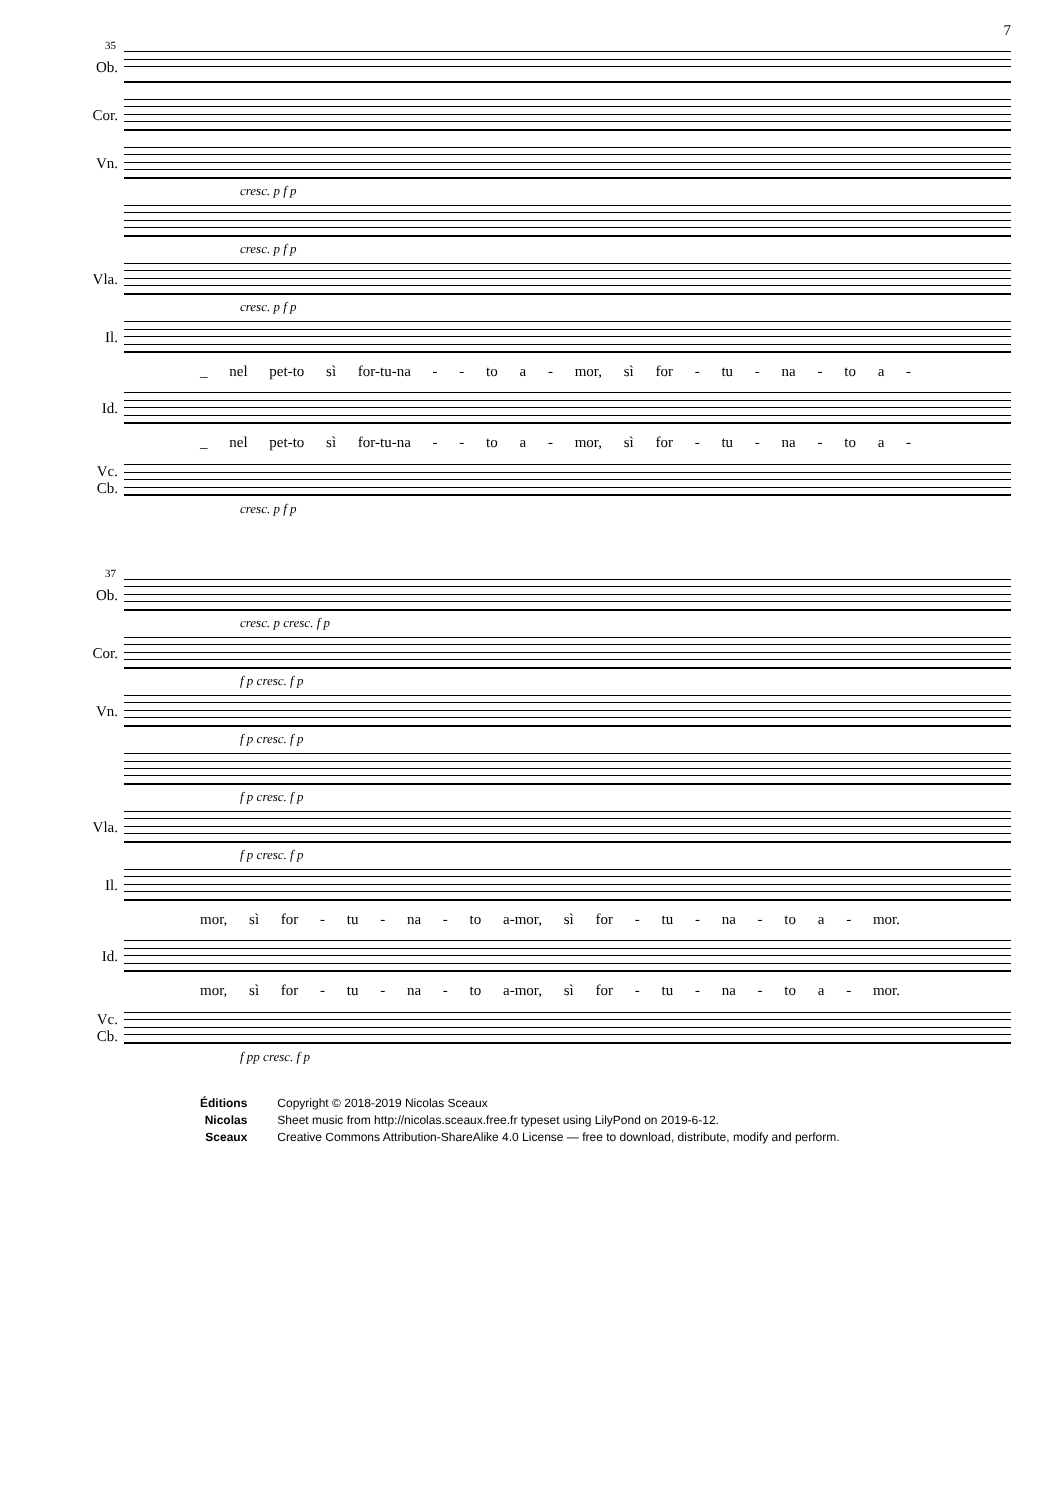7
35
Ob.
Cor.
Vn.
cresc. p f p
cresc. p f p
Vla.
cresc. p f p
Il.
_ nel pet-to sì for-tu-na - - to a - mor, sì for - tu - na - to a -
Id.
_ nel pet-to sì for-tu-na - - to a - mor, sì for - tu - na - to a -
Vc.
Cb.
cresc. p f p
37
Ob.
cresc. p cresc. f p
Cor.
f p cresc. f p
Vn.
f p cresc. f p
f p cresc. f p
Vla.
f p cresc. f p
Il.
mor, sì for - tu - na - to a-mor, sì for - tu - na - to a - mor.
Id.
mor, sì for - tu - na - to a-mor, sì for - tu - na - to a - mor.
Vc.
Cb.
f pp cresc. f p
Éditions
Nicolas
Sceaux
Copyright © 2018-2019 Nicolas Sceaux
Sheet music from http://nicolas.sceaux.free.fr typeset using LilyPond on 2019-6-12.
Creative Commons Attribution-ShareAlike 4.0 License — free to download, distribute, modify and perform.